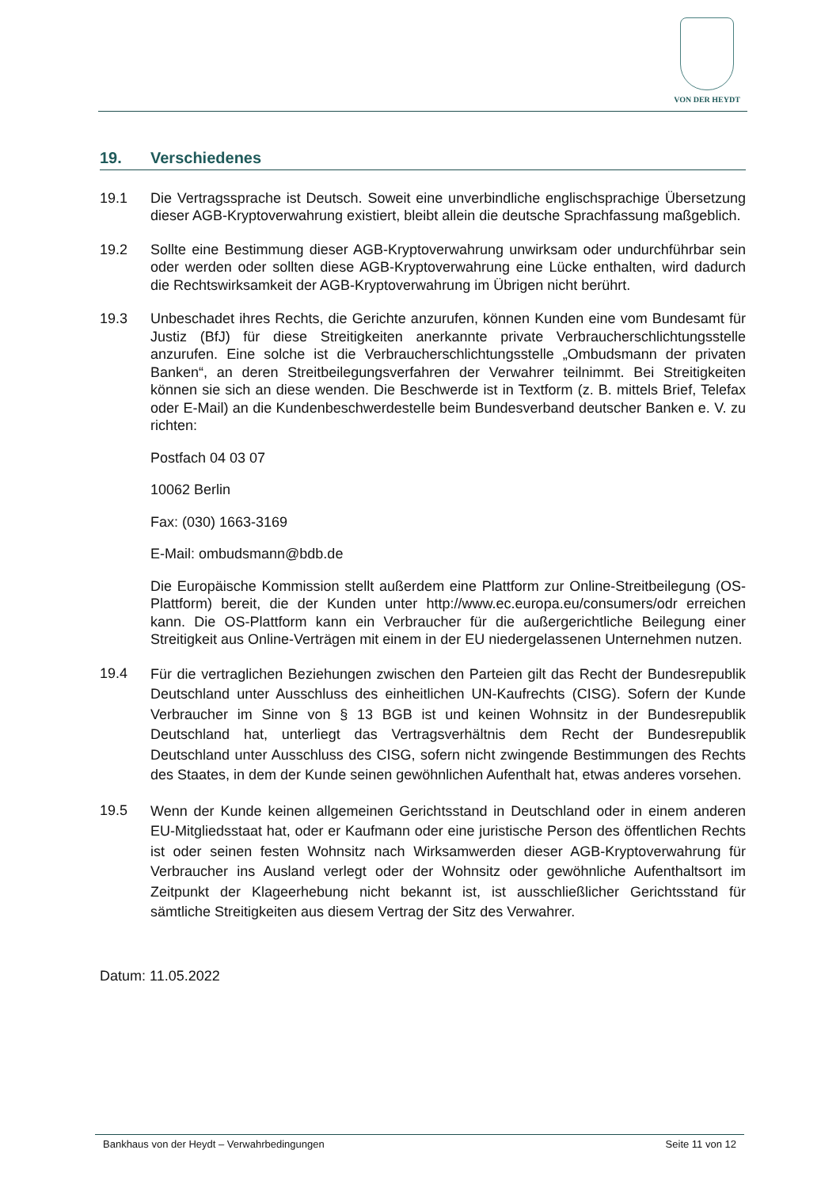VON DER HEYDT
19. Verschiedenes
19.1 Die Vertragssprache ist Deutsch. Soweit eine unverbindliche englischsprachige Übersetzung dieser AGB-Kryptoverwahrung existiert, bleibt allein die deutsche Sprachfassung maßgeblich.
19.2 Sollte eine Bestimmung dieser AGB-Kryptoverwahrung unwirksam oder undurchführbar sein oder werden oder sollten diese AGB-Kryptoverwahrung eine Lücke enthalten, wird dadurch die Rechtswirksamkeit der AGB-Kryptoverwahrung im Übrigen nicht berührt.
19.3 Unbeschadet ihres Rechts, die Gerichte anzurufen, können Kunden eine vom Bundesamt für Justiz (BfJ) für diese Streitigkeiten anerkannte private Verbraucherschlichtungsstelle anzurufen. Eine solche ist die Verbraucherschlichtungsstelle „Ombudsmann der privaten Banken“, an deren Streitbeilegungsverfahren der Verwahrer teilnimmt. Bei Streitigkeiten können sie sich an diese wenden. Die Beschwerde ist in Textform (z. B. mittels Brief, Telefax oder E-Mail) an die Kundenbeschwerdestelle beim Bundesverband deutscher Banken e. V. zu richten:
Postfach 04 03 07
10062 Berlin
Fax: (030) 1663-3169
E-Mail: ombudsmann@bdb.de
Die Europäische Kommission stellt außerdem eine Plattform zur Online-Streitbeilegung (OS-Plattform) bereit, die der Kunden unter http://www.ec.europa.eu/consumers/odr erreichen kann. Die OS-Plattform kann ein Verbraucher für die außergerichtliche Beilegung einer Streitigkeit aus Online-Verträgen mit einem in der EU niedergelassenen Unternehmen nutzen.
19.4
Für die vertraglichen Beziehungen zwischen den Parteien gilt das Recht der Bundesrepublik Deutschland unter Ausschluss des einheitlichen UN-Kaufrechts (CISG). Sofern der Kunde Verbraucher im Sinne von § 13 BGB ist und keinen Wohnsitz in der Bundesrepublik Deutschland hat, unterliegt das Vertragsverhältnis dem Recht der Bundesrepublik Deutschland unter Ausschluss des CISG, sofern nicht zwingende Bestimmungen des Rechts des Staates, in dem der Kunde seinen gewöhnlichen Aufenthalt hat, etwas anderes vorsehen.
19.5
Wenn der Kunde keinen allgemeinen Gerichtsstand in Deutschland oder in einem anderen EU-Mitgliedsstaat hat, oder er Kaufmann oder eine juristische Person des öffentlichen Rechts ist oder seinen festen Wohnsitz nach Wirksamwerden dieser AGB-Kryptoverwahrung für Verbraucher ins Ausland verlegt oder der Wohnsitz oder gewöhnliche Aufenthaltsort im Zeitpunkt der Klageerhebung nicht bekannt ist, ist ausschließlicher Gerichtsstand für sämtliche Streitigkeiten aus diesem Vertrag der Sitz des Verwahrer.
Datum: 11.05.2022
Bankhaus von der Heydt – Verwahrbedingungen Seite 11 von 12